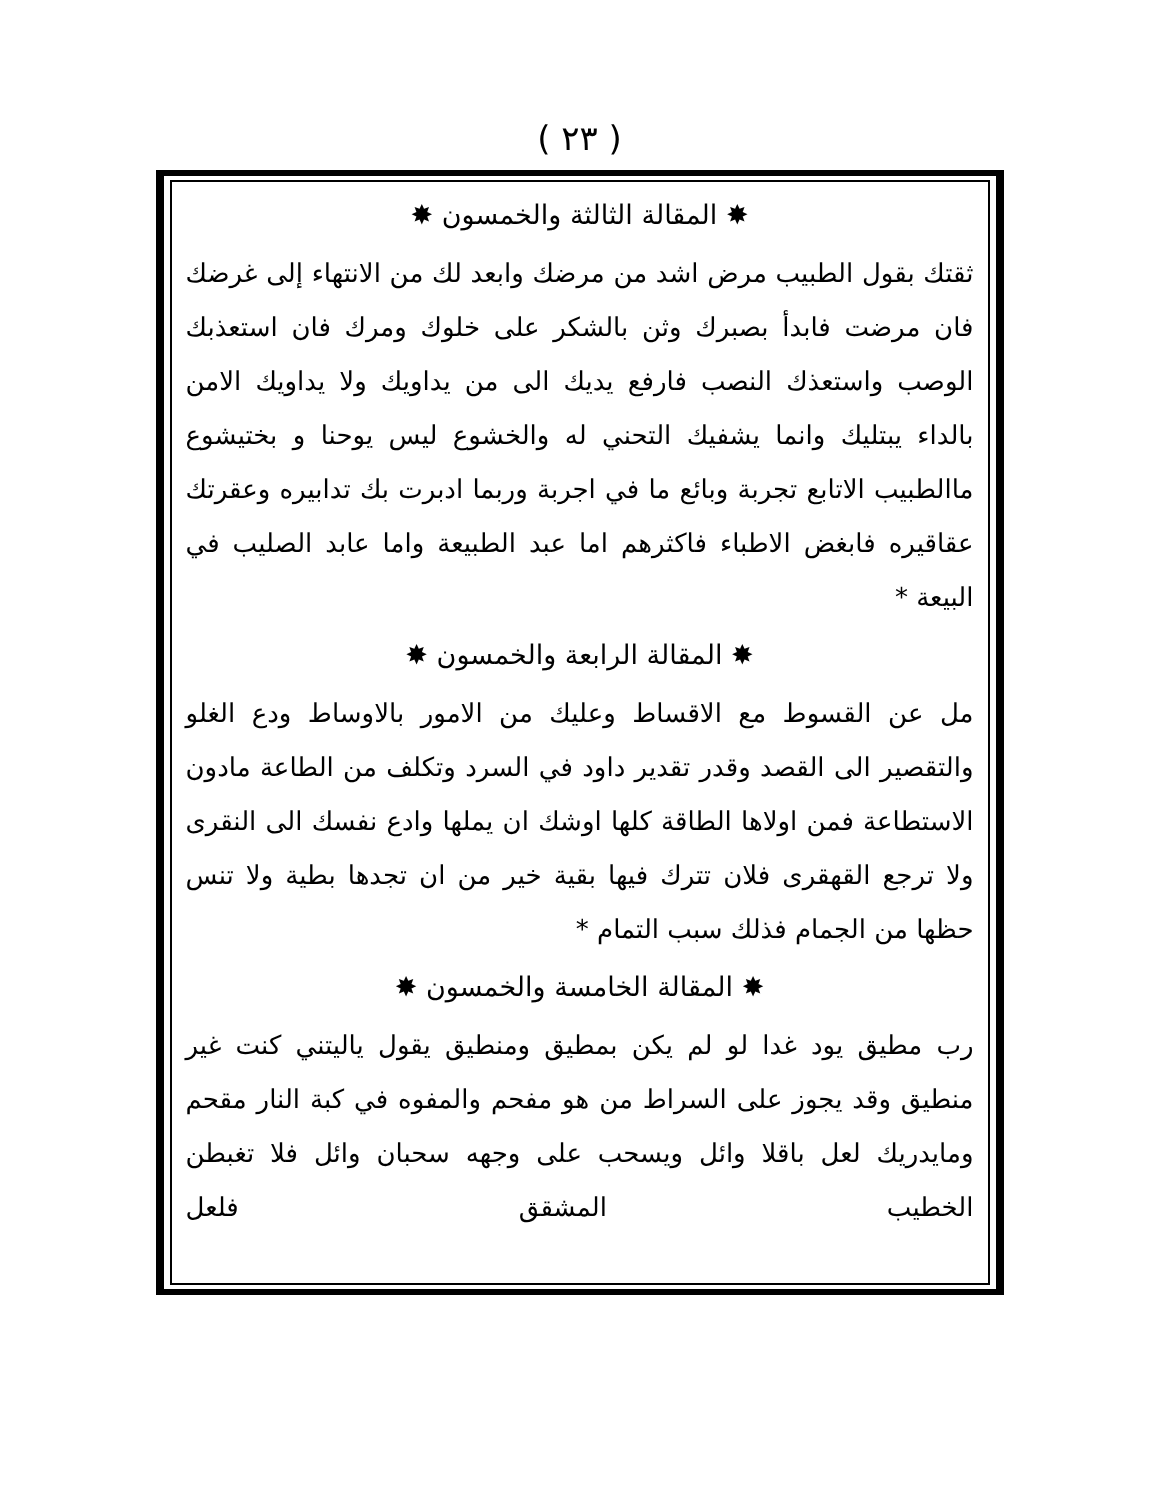( ٢٣ )
✸ المقالة الثالثة والخمسون ✸
ثقتك بقول الطبيب مرض اشد من مرضك وابعد لك من الانتهاء إلى غرضك فان مرضت فابدأ بصبرك وثن بالشكر على خلوك ومرك فان استعذبك الوصب واستعذك النصب فارفع يديك الى من يداويك ولا يداويك الامن بالداء يبتليك وانما يشفيك التحني له والخشوع ليس يوحنا و بختيشوع ماالطبيب الاتابع تجربة وبائع ما في اجربة وربما ادبرت بك تدابيره وعقرتك عقاقيره فابغض الاطباء فاكثرهم اما عبد الطبيعة واما عابد الصليب في البيعة *
✸ المقالة الرابعة والخمسون ✸
مل عن القسوط مع الاقساط وعليك من الامور بالاوساط ودع الغلو والتقصير الى القصد وقدر تقدير داود في السرد وتكلف من الطاعة مادون الاستطاعة فمن اولاها الطاقة كلها اوشك ان يملها وادع نفسك الى النقرى ولا ترجع القهقرى فلان تترك فيها بقية خير من ان تجدها بطية ولا تنس حظها من الجمام فذلك سبب التمام *
✸ المقالة الخامسة والخمسون ✸
رب مطيق يود غدا لو لم يكن بمطيق ومنطيق يقول ياليتني كنت غير منطيق وقد يجوز على السراط من هو مفحم والمفوه في كبة النار مقحم ومايدريك لعل باقلا وائل ويسحب على وجهه سحبان وائل فلا تغبطن الخطيب المشقق فلعل